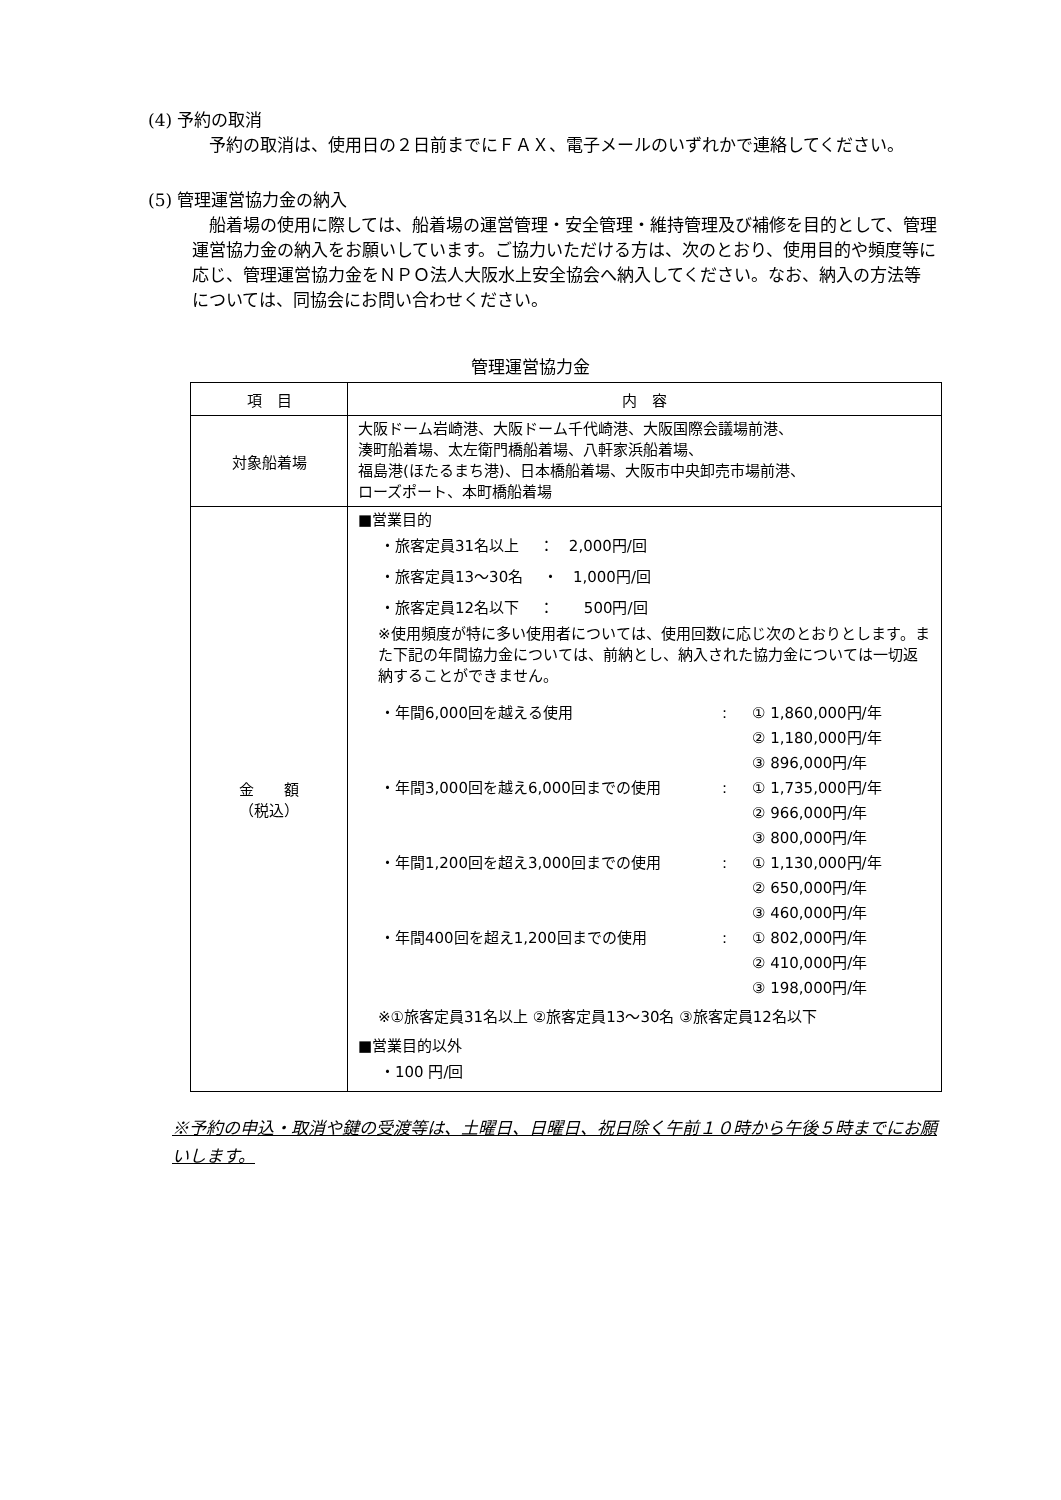(4) 予約の取消
予約の取消は、使用日の２日前までにＦＡＸ、電子メールのいずれかで連絡してください。
(5) 管理運営協力金の納入
船着場の使用に際しては、船着場の運営管理・安全管理・維持管理及び補修を目的として、管理運営協力金の納入をお願いしています。ご協力いただける方は、次のとおり、使用目的や頻度等に応じ、管理運営協力金をＮＰＯ法人大阪水上安全協会へ納入してください。なお、納入の方法等については、同協会にお問い合わせください。
管理運営協力金
| 項 目 | 内 容 |
| --- | --- |
| 対象船着場 | 大阪ドーム岩崎港、大阪ドーム千代崎港、大阪国際会議場前港、 湊町船着場、太左衛門橋船着場、八軒家浜船着場、 福島港(ほたるまち港)、日本橋船着場、大阪市中央卸売市場前港、 ローズポート、本町橋船着場 |
| 金 額 （税込） | ■営業目的 ・旅客定員31名以上 ： 2,000円/回 ・旅客定員13～30名 ・ 1,000円/回 ・旅客定員12名以下 ： 500円/回 ※使用頻度が特に多い使用者については、使用回数に応じ次のとおりとします。また下記の年間協力金については、前納とし、納入された協力金については一切返納することができません。 ・年間6,000回を越える使用 : ① 1,860,000円/年 ② 1,180,000円/年 ③ 896,000円/年 ・年間3,000回を越え6,000回までの使用 : ① 1,735,000円/年 ② 966,000円/年 ③ 800,000円/年 ・年間1,200回を超え3,000回までの使用 : ① 1,130,000円/年 ② 650,000円/年 ③ 460,000円/年 ・年間400回を超え1,200回までの使用 : ① 802,000円/年 ② 410,000円/年 ③ 198,000円/年 ※①旅客定員31名以上 ②旅客定員13～30名 ③旅客定員12名以下 ■営業目的以外 ・100 円/回 |
※予約の申込・取消や鍵の受渡等は、土曜日、日曜日、祝日除く午前１０時から午後５時までにお願いします。